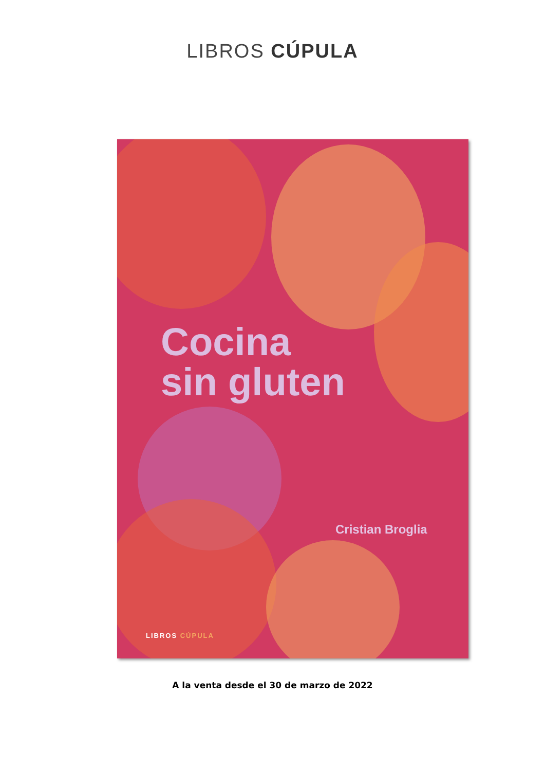LIBROS CÚPULA
Cocina
sin gluten
Cristian Broglia
LIBROS CÚPULA
A la venta desde el 30 de marzo de 2022